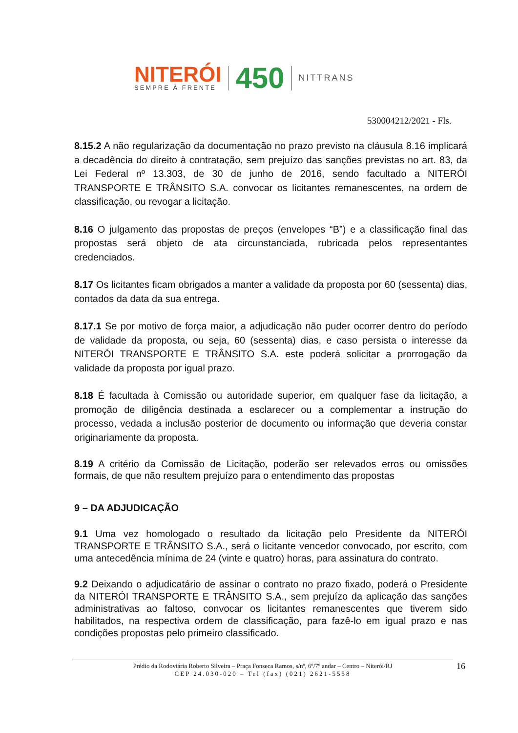NITERÓI
SEMPRE À FRENTE
450
NITTRANS
530004212/2021 - Fls.
8.15.2 A não regularização da documentação no prazo previsto na cláusula 8.16 implicará a decadência do direito à contratação, sem prejuízo das sanções previstas no art. 83, da Lei Federal nº 13.303, de 30 de junho de 2016, sendo facultado a NITERÓI TRANSPORTE E TRÂNSITO S.A. convocar os licitantes remanescentes, na ordem de classificação, ou revogar a licitação.
8.16 O julgamento das propostas de preços (envelopes “B”) e a classificação final das propostas será objeto de ata circunstanciada, rubricada pelos representantes credenciados.
8.17 Os licitantes ficam obrigados a manter a validade da proposta por 60 (sessenta) dias, contados da data da sua entrega.
8.17.1 Se por motivo de força maior, a adjudicação não puder ocorrer dentro do período de validade da proposta, ou seja, 60 (sessenta) dias, e caso persista o interesse da NITERÓI TRANSPORTE E TRÂNSITO S.A. este poderá solicitar a prorrogação da validade da proposta por igual prazo.
8.18 É facultada à Comissão ou autoridade superior, em qualquer fase da licitação, a promoção de diligência destinada a esclarecer ou a complementar a instrução do processo, vedada a inclusão posterior de documento ou informação que deveria constar originariamente da proposta.
8.19 A critério da Comissão de Licitação, poderão ser relevados erros ou omissões formais, de que não resultem prejuízo para o entendimento das propostas
9 – DA ADJUDICAÇÃO
9.1 Uma vez homologado o resultado da licitação pelo Presidente da NITERÓI TRANSPORTE E TRÂNSITO S.A., será o licitante vencedor convocado, por escrito, com uma antecedência mínima de 24 (vinte e quatro) horas, para assinatura do contrato.
9.2 Deixando o adjudicatário de assinar o contrato no prazo fixado, poderá o Presidente da NITERÓI TRANSPORTE E TRÂNSITO S.A., sem prejuízo da aplicação das sanções administrativas ao faltoso, convocar os licitantes remanescentes que tiverem sido habilitados, na respectiva ordem de classificação, para fazê-lo em igual prazo e nas condições propostas pelo primeiro classificado.
Prédio da Rodoviária Roberto Silveira – Praça Fonseca Ramos, s/nº, 6º/7º andar – Centro – Niterói/RJ
CEP 24.030-020 – Tel (fax) (021) 2621-5558
16